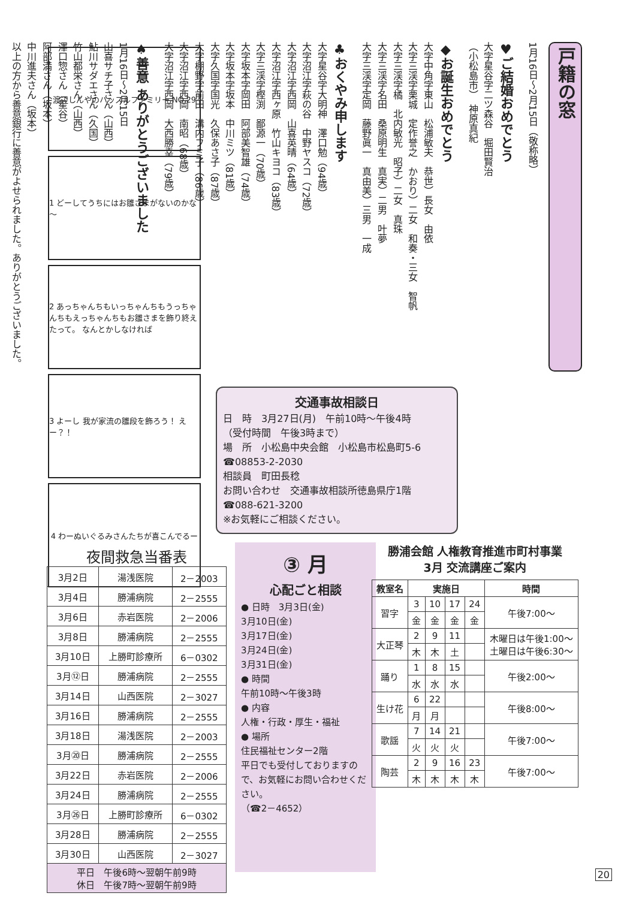戸籍の窓
1月16日～2月15日（敬称略）
♥ご結婚おめでとう
大字星谷字二ツ森谷　堀田賢治
（小松島市）　神原真紀
◆お誕生おめでとう
大字中角字東山　松浦敏夫　恭世）長女　由依
大字三渓字栗城　定作誉之　かおり）二女　和奏・三女　智帆
大字三渓字橘　北内敏光　昭子）二女　真珠
大字三渓字名田　桑原明生　真実）二男　叶夢
大字三渓字定岡　藤野眞一　真由美）三男　一成
♣おくやみ申します
大字星谷字大明神　澤口勉（94歳）
大字沼江字萩の谷　中野ヤスコ（72歳）
大字沼江字西岡　山喜英晴（64歳）
大字沼江字西ヶ原　竹山キヨコ（83歳）
大字三渓字樫渕　鄙源一（70歳）
大字坂本字岡田　阿部美智雄（74歳）
大字坂本字坂本　中川ミツ（81歳）
大字久国字国光　久保あさ子（87歳）
大字棚野字前田　溝内フミ子（86歳）
大字沼江字西岡　南昭（68歳）
大字沼江字西岡　大西勝幸（79歳）
♠善意 ありがとうございました
1月16日～2月15日
山喜サチ子さん（山西）
鮎川サダエさん（久国）
竹山都栄さん（山西）
澤口惣さん（星谷）
阿部満さん（坂本）
中川進夫さん（坂本）
以上の方から善意銀行に善意がよせられました。ありがとうございました。
渡辺しんやのハッスルファミリー NO.29
1 どーしてうちにはお雛さまがないのかな～
2 あっちゃんちもいっちゃんちもうっちゃんちもえっちゃんちもお雛さまを飾り終えたって。 なんとかしなければ
3 よーし 我が家流の雛段を飾ろう！ えー？！
4 わーぬいぐるみさんたちが喜こんでるー
交通事故相談日
日　時　3月27日(月)　午前10時～午後4時
（受付時間　午後3時まで）
場　所　小松島中央会館　小松島市松島町5-6
☎08853-2-2030
相談員　町田長稔
お問い合わせ　交通事故相談所徳島県庁1階
☎088-621-3200
※お気軽にご相談ください。
夜間救急当番表
| 3月2日 | 湯浅医院 | 2－2003 |
| 3月4日 | 勝浦病院 | 2－2555 |
| 3月6日 | 赤岩医院 | 2－2006 |
| 3月8日 | 勝浦病院 | 2－2555 |
| 3月10日 | 上勝町診療所 | 6－0302 |
| 3月⑫日 | 勝浦病院 | 2－2555 |
| 3月14日 | 山西医院 | 2－3027 |
| 3月16日 | 勝浦病院 | 2－2555 |
| 3月18日 | 湯浅医院 | 2－2003 |
| 3月⑳日 | 勝浦病院 | 2－2555 |
| 3月22日 | 赤岩医院 | 2－2006 |
| 3月24日 | 勝浦病院 | 2－2555 |
| 3月㉖日 | 上勝町診療所 | 6－0302 |
| 3月28日 | 勝浦病院 | 2－2555 |
| 3月30日 | 山西医院 | 2－3027 |
| 平日 午後6時～翌朝午前9時 休日 午後7時～翌朝午前9時 | | |
③ 月
心配ごと相談
● 日時　3月3日(金)
3月10日(金)
3月17日(金)
3月24日(金)
3月31日(金)
● 時間
午前10時～午後3時
● 内容
人権・行政・厚生・福祉
● 場所
住民福祉センター2階
平日でも受付しておりますので、お気軽にお問い合わせください。
（☎2－4652）
勝浦会館 人権教育推進市町村事業
3月 交流講座ご案内
| 教室名 | 実施日 | | | | 時間 |
| --- | --- | --- | --- | --- | --- |
| 習字 | 3 | 10 | 17 | 24 | 午後7:00～ |
| | 金 | 金 | 金 | 金 | |
| 大正琴 | 2 | 9 | 11 | | 木曜日は午後1:00～ 土曜日は午後6:30～ |
| | 木 | 木 | 土 | | |
| 踊り | 1 | 8 | 15 | | 午後2:00～ |
| | 水 | 水 | 水 | | |
| 生け花 | 6 | 22 | | | 午後8:00～ |
| | 月 | 月 | | | |
| 歌謡 | 7 | 14 | 21 | | 午後7:00～ |
| | 火 | 火 | 火 | | |
| 陶芸 | 2 | 9 | 16 | 23 | 午後7:00～ |
| | 木 | 木 | 木 | 木 | |
20